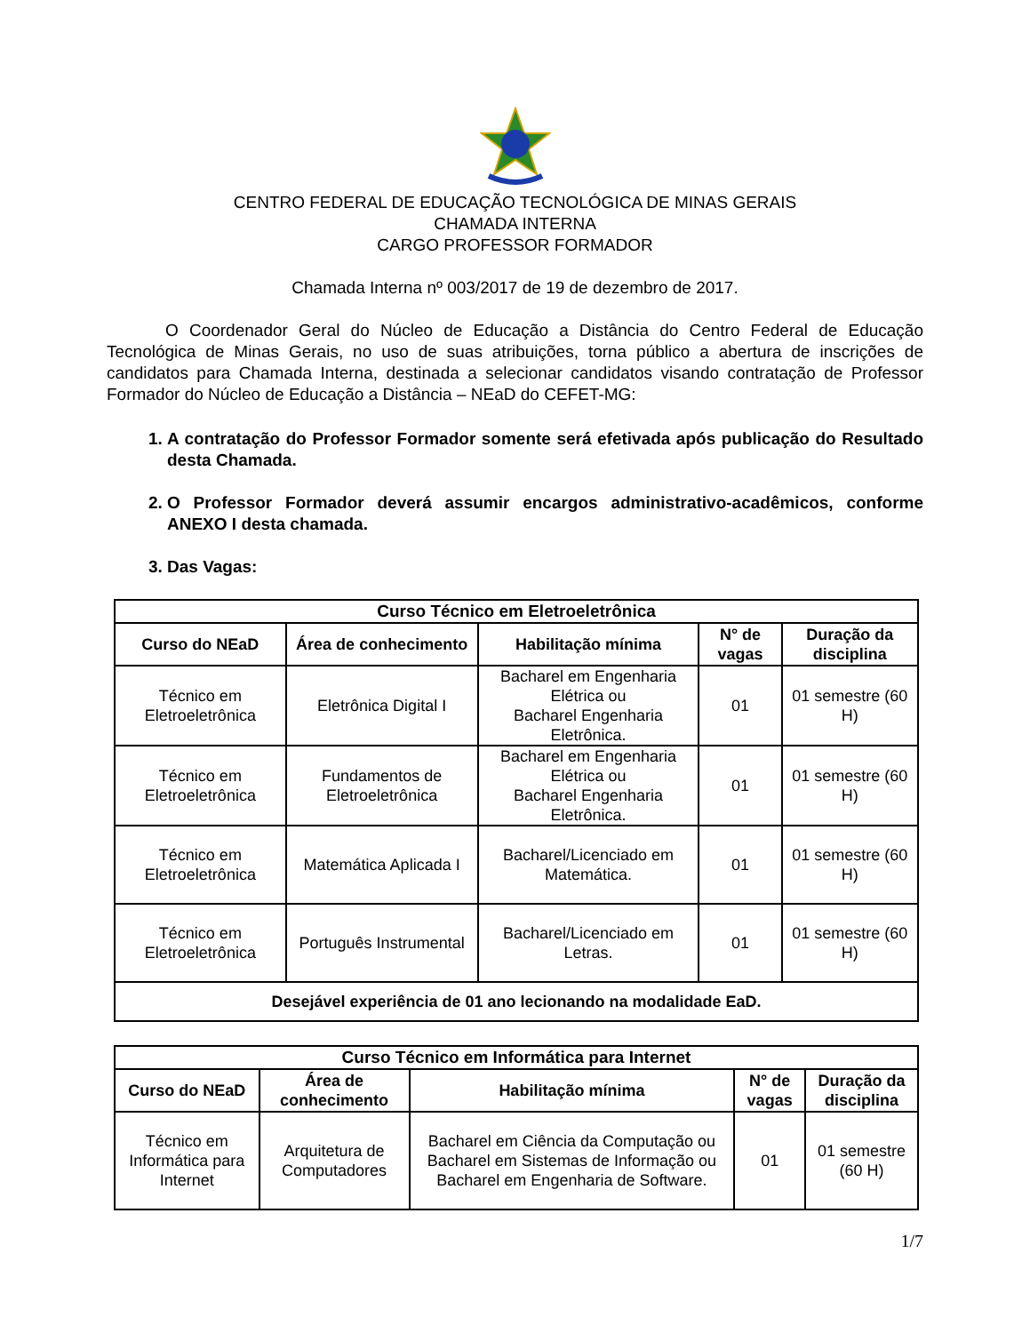CENTRO FEDERAL DE EDUCAÇÃO TECNOLÓGICA DE MINAS GERAIS
CHAMADA INTERNA
CARGO PROFESSOR FORMADOR
Chamada Interna nº 003/2017 de 19 de dezembro de 2017.
O Coordenador Geral do Núcleo de Educação a Distância do Centro Federal de Educação Tecnológica de Minas Gerais, no uso de suas atribuições, torna público a abertura de inscrições de candidatos para Chamada Interna, destinada a selecionar candidatos visando contratação de Professor Formador do Núcleo de Educação a Distância – NEaD do CEFET-MG:
1. A contratação do Professor Formador somente será efetivada após publicação do Resultado desta Chamada.
2. O Professor Formador deverá assumir encargos administrativo-acadêmicos, conforme ANEXO I desta chamada.
3. Das Vagas:
| Curso Técnico em Eletroeletrônica | | | | |
| --- | --- | --- | --- | --- |
| Curso do NEaD | Área de conhecimento | Habilitação mínima | N° de vagas | Duração da disciplina |
| Técnico em Eletroeletrônica | Eletrônica Digital I | Bacharel em Engenharia Elétrica ou Bacharel Engenharia Eletrônica. | 01 | 01 semestre (60 H) |
| Técnico em Eletroeletrônica | Fundamentos de Eletroeletrônica | Bacharel em Engenharia Elétrica ou Bacharel Engenharia Eletrônica. | 01 | 01 semestre (60 H) |
| Técnico em Eletroeletrônica | Matemática Aplicada I | Bacharel/Licenciado em Matemática. | 01 | 01 semestre (60 H) |
| Técnico em Eletroeletrônica | Português Instrumental | Bacharel/Licenciado em Letras. | 01 | 01 semestre (60 H) |
| Desejável experiência de 01 ano lecionando na modalidade EaD. | | | | |
| Curso Técnico em Informática para Internet | | | | |
| --- | --- | --- | --- | --- |
| Curso do NEaD | Área de conhecimento | Habilitação mínima | N° de vagas | Duração da disciplina |
| Técnico em Informática para Internet | Arquitetura de Computadores | Bacharel em Ciência da Computação ou Bacharel em Sistemas de Informação ou Bacharel em Engenharia de Software. | 01 | 01 semestre (60 H) |
1/7